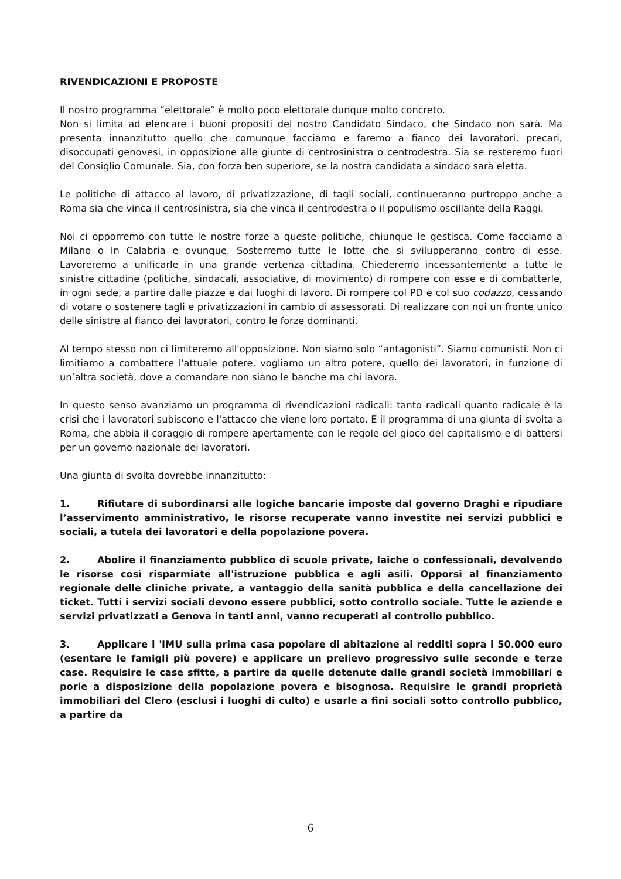RIVENDICAZIONI E PROPOSTE
Il nostro programma “elettorale” è molto poco elettorale dunque molto concreto.
Non si limita ad elencare i buoni propositi del nostro Candidato Sindaco, che Sindaco non sarà. Ma presenta innanzitutto quello che comunque facciamo e faremo a fianco dei lavoratori, precari, disoccupati genovesi, in opposizione alle giunte di centrosinistra o centrodestra. Sia se resteremo fuori del Consiglio Comunale. Sia, con forza ben superiore, se la nostra candidata a sindaco sarà eletta.
Le politiche di attacco al lavoro, di privatizzazione, di tagli sociali, continueranno purtroppo anche a Roma sia che vinca il centrosinistra, sia che vinca il centrodestra o il populismo oscillante della Raggi.
Noi ci opporremo con tutte le nostre forze a queste politiche, chiunque le gestisca. Come facciamo a Milano o In Calabria e ovunque. Sosterremo tutte le lotte che si svilupperanno contro di esse. Lavoreremo a unificarle in una grande vertenza cittadina. Chiederemo incessantemente a tutte le sinistre cittadine (politiche, sindacali, associative, di movimento) di rompere con esse e di combatterle, in ogni sede, a partire dalle piazze e dai luoghi di lavoro. Di rompere col PD e col suo codazzo, cessando di votare o sostenere tagli e privatizzazioni in cambio di assessorati. Di realizzare con noi un fronte unico delle sinistre al fianco dei lavoratori, contro le forze dominanti.
Al tempo stesso non ci limiteremo all'opposizione. Non siamo solo “antagonisti”. Siamo comunisti. Non ci limitiamo a combattere l'attuale potere, vogliamo un altro potere, quello dei lavoratori, in funzione di un’altra società, dove a comandare non siano le banche ma chi lavora.
In questo senso avanziamo un programma di rivendicazioni radicali: tanto radicali quanto radicale è la crisi che i lavoratori subiscono e l'attacco che viene loro portato. È il programma di una giunta di svolta a Roma, che abbia il coraggio di rompere apertamente con le regole del gioco del capitalismo e di battersi per un governo nazionale dei lavoratori.
Una giunta di svolta dovrebbe innanzitutto:
1. Rifiutare di subordinarsi alle logiche bancarie imposte dal governo Draghi e ripudiare l’asservimento amministrativo, le risorse recuperate vanno investite nei servizi pubblici e sociali, a tutela dei lavoratori e della popolazione povera.
2. Abolire il finanziamento pubblico di scuole private, laiche o confessionali, devolvendo le risorse così risparmiate all'istruzione pubblica e agli asili. Opporsi al finanziamento regionale delle cliniche private, a vantaggio della sanità pubblica e della cancellazione dei ticket. Tutti i servizi sociali devono essere pubblici, sotto controllo sociale. Tutte le aziende e servizi privatizzati a Genova in tanti anni, vanno recuperati al controllo pubblico.
3. Applicare l 'IMU sulla prima casa popolare di abitazione ai redditi sopra i 50.000 euro (esentare le famigli più povere) e applicare un prelievo progressivo sulle seconde e terze case. Requisire le case sfitte, a partire da quelle detenute dalle grandi società immobiliari e porle a disposizione della popolazione povera e bisognosa. Requisire le grandi proprietà immobiliari del Clero (esclusi i luoghi di culto) e usarle a fini sociali sotto controllo pubblico, a partire da
6